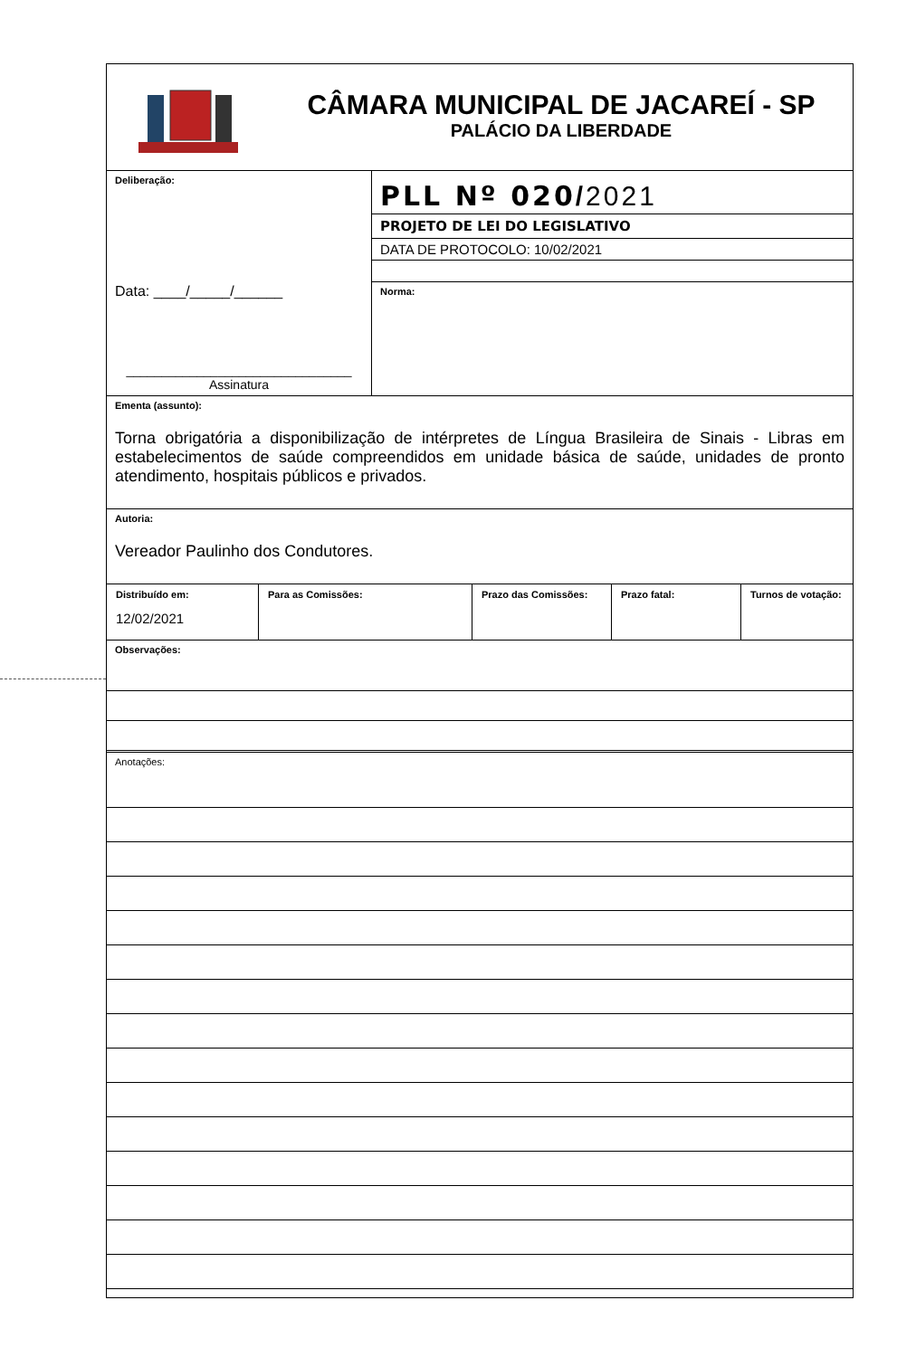CÂMARA MUNICIPAL DE JACAREÍ - SP
PALÁCIO DA LIBERDADE
Deliberação:
Data: ____/_____/______
________________________________
Assinatura
PLL Nº 020/2021
PROJETO DE LEI DO LEGISLATIVO
DATA DE PROTOCOLO: 10/02/2021
Norma:
Ementa (assunto):
Torna obrigatória a disponibilização de intérpretes de Língua Brasileira de Sinais - Libras em estabelecimentos de saúde compreendidos em unidade básica de saúde, unidades de pronto atendimento, hospitais públicos e privados.
Autoria:
Vereador Paulinho dos Condutores.
| Distribuído em: 12/02/2021 | Para as Comissões: | Prazo das Comissões: | Prazo fatal: | Turnos de votação: |
Observações:
Anotações: